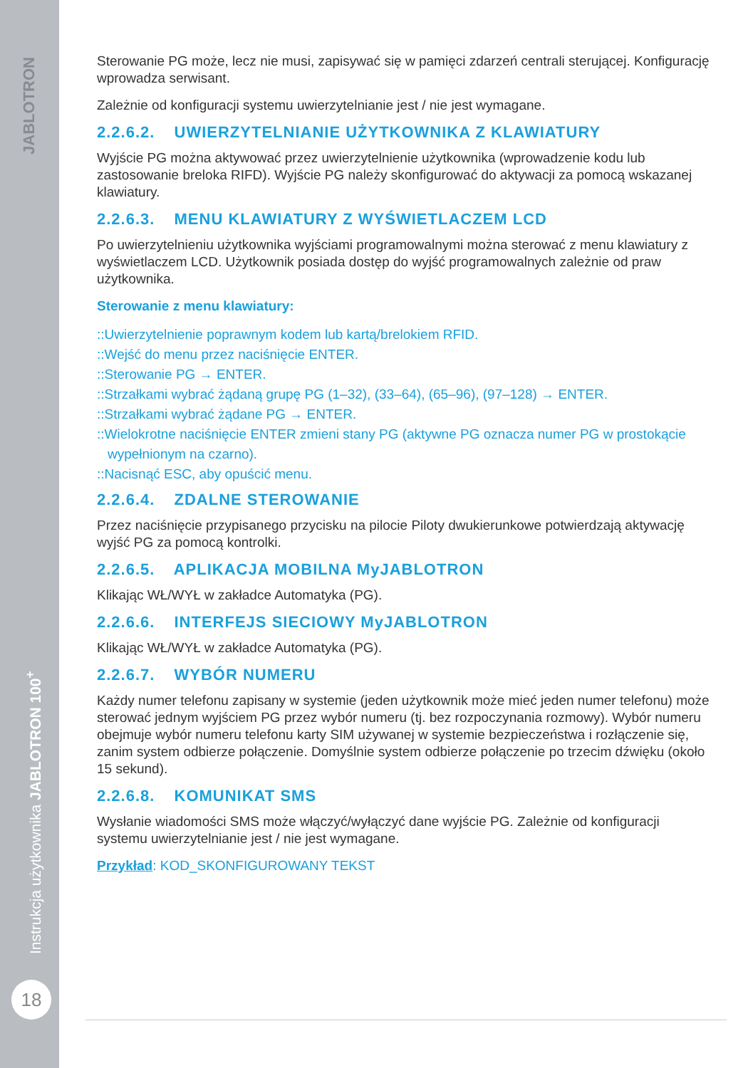JABLOTRON
Instrukcja użytkownika JABLOTRON 100<sup>+</sup>
18
Sterowanie PG może, lecz nie musi, zapisywać się w pamięci zdarzeń centrali sterującej. Konfigurację wprowadza serwisant.
Zależnie od konfiguracji systemu uwierzytelnianie jest / nie jest wymagane.
2.2.6.2. UWIERZYTELNIANIE UŻYTKOWNIKA Z KLAWIATURY
Wyjście PG można aktywować przez uwierzytelnienie użytkownika (wprowadzenie kodu lub zastosowanie breloka RIFD). Wyjście PG należy skonfigurować do aktywacji za pomocą wskazanej klawiatury.
2.2.6.3. MENU KLAWIATURY Z WYŚWIETLACZEM LCD
Po uwierzytelnieniu użytkownika wyjściami programowalnymi można sterować z menu klawiatury z wyświetlaczem LCD. Użytkownik posiada dostęp do wyjść programowalnych zależnie od praw użytkownika.
Sterowanie z menu klawiatury:
::Uwierzytelnienie poprawnym kodem lub kartą/brelokiem RFID.
::Wejść do menu przez naciśnięcie ENTER.
::Sterowanie PG → ENTER.
::Strzałkami wybrać żądaną grupę PG (1–32), (33–64), (65–96), (97–128) → ENTER.
::Strzałkami wybrać żądane PG → ENTER.
::Wielokrotne naciśnięcie ENTER zmieni stany PG (aktywne PG oznacza numer PG w prostokącie wypełnionym na czarno).
::Nacisnąć ESC, aby opuścić menu.
2.2.6.4. ZDALNE STEROWANIE
Przez naciśnięcie przypisanego przycisku na pilocie Piloty dwukierunkowe potwierdzają aktywację wyjść PG za pomocą kontrolki.
2.2.6.5. APLIKACJA MOBILNA MyJABLOTRON
Klikając WŁ/WYŁ w zakładce Automatyka (PG).
2.2.6.6. INTERFEJS SIECIOWY MyJABLOTRON
Klikając WŁ/WYŁ w zakładce Automatyka (PG).
2.2.6.7. WYBÓR NUMERU
Każdy numer telefonu zapisany w systemie (jeden użytkownik może mieć jeden numer telefonu) może sterować jednym wyjściem PG przez wybór numeru (tj. bez rozpoczynania rozmowy). Wybór numeru obejmuje wybór numeru telefonu karty SIM używanej w systemie bezpieczeństwa i rozłączenie się, zanim system odbierze połączenie. Domyślnie system odbierze połączenie po trzecim dźwięku (około 15 sekund).
2.2.6.8. KOMUNIKAT SMS
Wysłanie wiadomości SMS może włączyć/wyłączyć dane wyjście PG. Zależnie od konfiguracji systemu uwierzytelnianie jest / nie jest wymagane.
Przykład: KOD_SKONFIGUROWANY TEKST